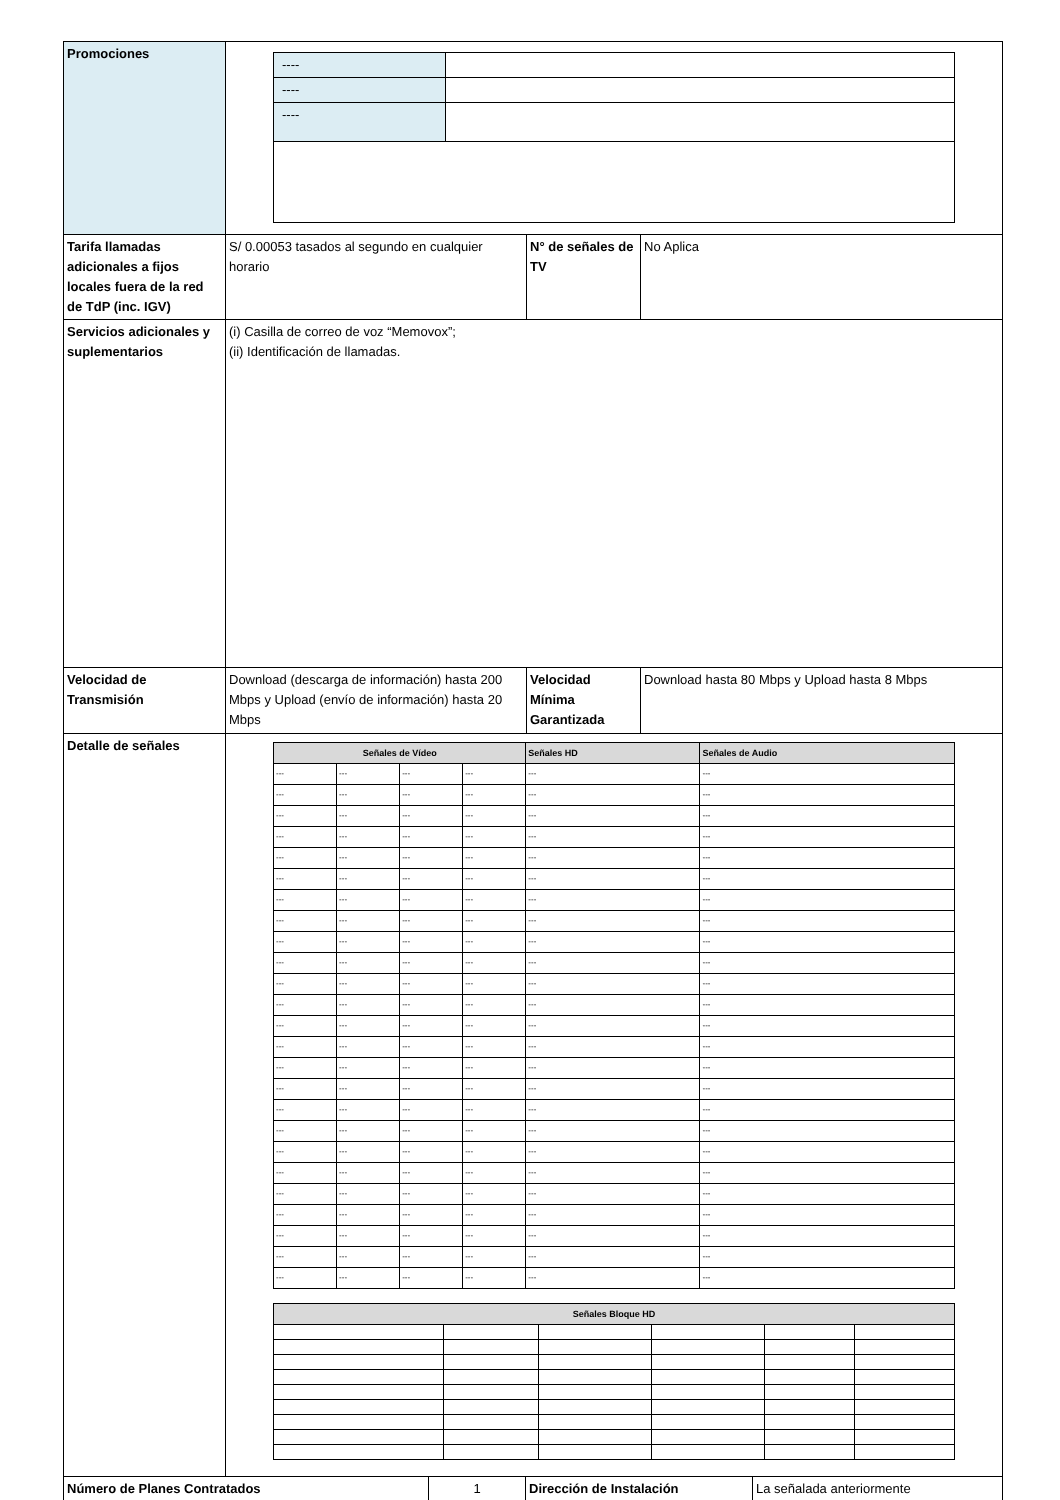| Promociones | / ---- / / / ---- / / / ---- / / | | |
| Tarifa llamadas adicionales a fijos locales fuera de la red de TdP (inc. IGV) | S/ 0.00053 tasados al segundo en cualquier horario | N° de señales de TV | No Aplica |
| Servicios adicionales y suplementarios | (i) Casilla de correo de voz “Memovox”; (ii) Identificación de llamadas. | | |
| Velocidad de Transmisión | Download (descarga de información) hasta 200 Mbps y Upload (envío de información) hasta 20 Mbps | Velocidad Mínima Garantizada | Download hasta 80 Mbps y Upload hasta 8 Mbps |
| Detalle de señales | / Señales de Vídeo / / / / Señales HD / Señales de Audio / / --- / --- / --- / --- / --- / --- / / --- / --- / --- / --- / --- / --- / / --- / --- / --- / --- / --- / --- / / --- / --- / --- / --- / --- / --- / / --- / --- / --- / --- / --- / --- / / --- / --- / --- / --- / --- / --- / / --- / --- / --- / --- / --- / --- / / --- / --- / --- / --- / --- / --- / / --- / --- / --- / --- / --- / --- / / --- / --- / --- / --- / --- / --- / / --- / --- / --- / --- / --- / --- / / --- / --- / --- / --- / --- / --- / / --- / --- / --- / --- / --- / --- / / --- / --- / --- / --- / --- / --- / / --- / --- / --- / --- / --- / --- / / --- / --- / --- / --- / --- / --- / / --- / --- / --- / --- / --- / --- / / --- / --- / --- / --- / --- / --- / / --- / --- / --- / --- / --- / --- / / --- / --- / --- / --- / --- / --- / / --- / --- / --- / --- / --- / --- / / --- / --- / --- / --- / --- / --- / / --- / --- / --- / --- / --- / --- / / --- / --- / --- / --- / --- / --- / / --- / --- / --- / --- / --- / --- / / --- / --- / --- / --- / --- / --- / / Señales Bloque HD / / / / / / / --- / --- / --- / --- / --- / --- / | | |
| Número de Planes Contratados | 1 | Dirección de Instalación | La señalada anteriormente |